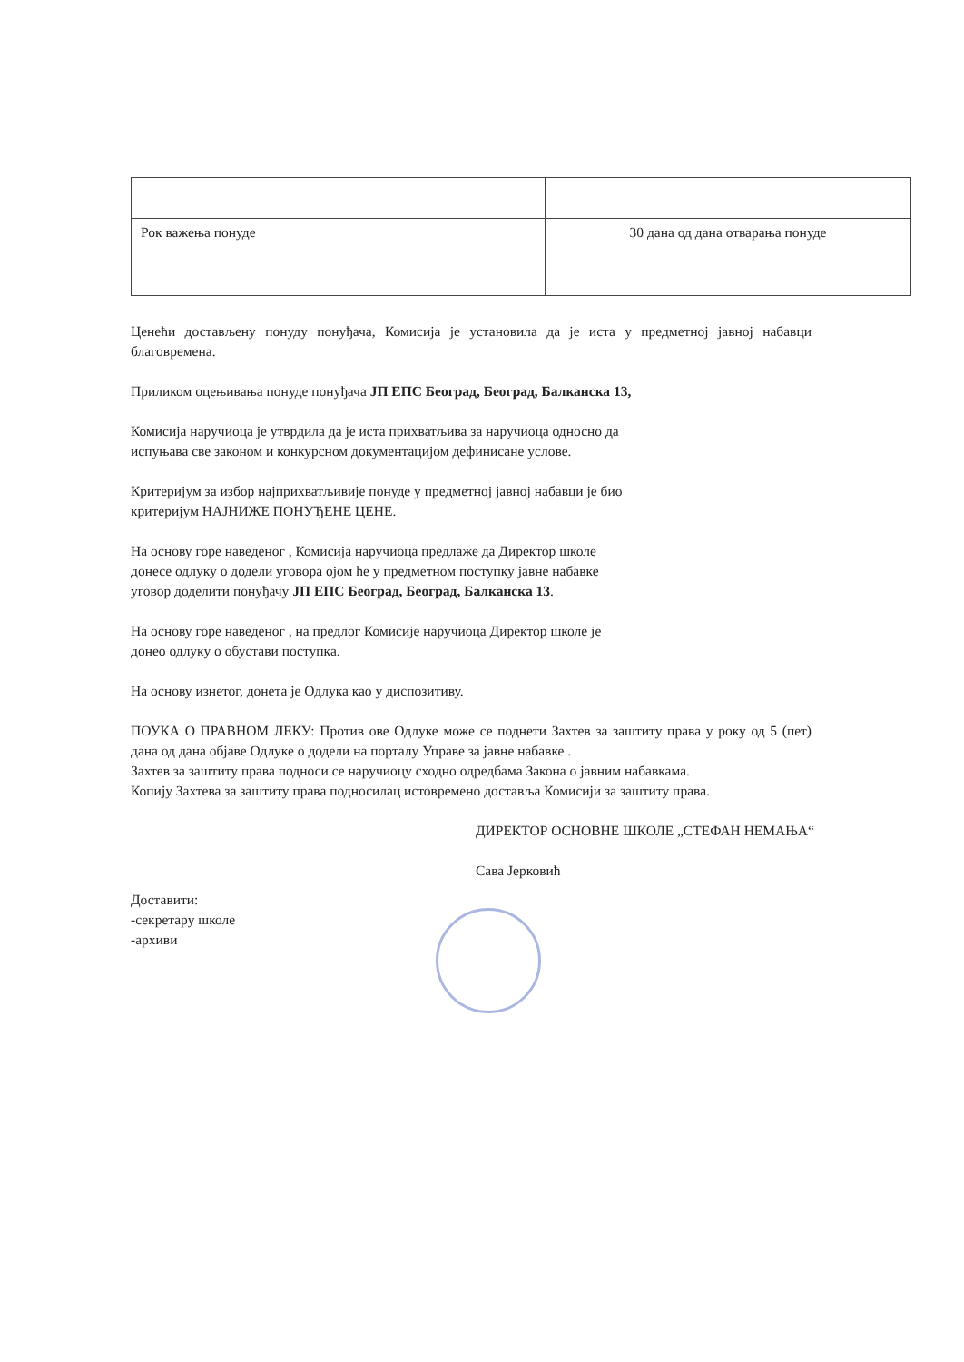| Рок важења понуде | 30 дана од дана отварања понуде |
Ценећи достављену понуду понуђача, Комисија је установила да је иста у предметној јавној набавци благовремена.
Приликом оцењивања понуде понуђача ЈП ЕПС Београд, Београд, Балканска 13,
Комисија наручиоца је утврдила да је иста прихватљива за наручиоца односно да
испуњава све законом и конкурсном документацијом дефинисане услове.
Критеријум за избор најприхватљивије понуде у предметној јавној набавци је био
критеријум НАЈНИЖЕ ПОНУЂЕНЕ ЦЕНЕ.
На основу горе наведеног , Комисија наручиоца предлаже да Директор школе
донесе одлуку о додели уговора ојом ће у предметном поступку јавне набавке
уговор доделити понуђачу ЈП ЕПС Београд, Београд, Балканска 13.
На основу горе наведеног , на предлог Комисије наручиоца Директор школе је
донео одлуку о обустави поступка.
На основу изнетог, донета је Одлука као у диспозитиву.
ПОУКА О ПРАВНОМ ЛЕКУ: Против ове Одлуке може се поднети Захтев за заштиту права у року од 5 (пет) дана од дана објаве Одлуке о додели на порталу Управе за јавне набавке .
Захтев за заштиту права подноси се наручиоцу сходно одредбама Закона о јавним набавкама.
Копију Захтева за заштиту права подносилац истовремено доставља Комисији за заштиту права.
ДИРЕКТОР ОСНОВНЕ ШКОЛЕ „СТЕФАН НЕМАЊА“
Сава Јерковић
Доставити:
-секретару школе
-архиви